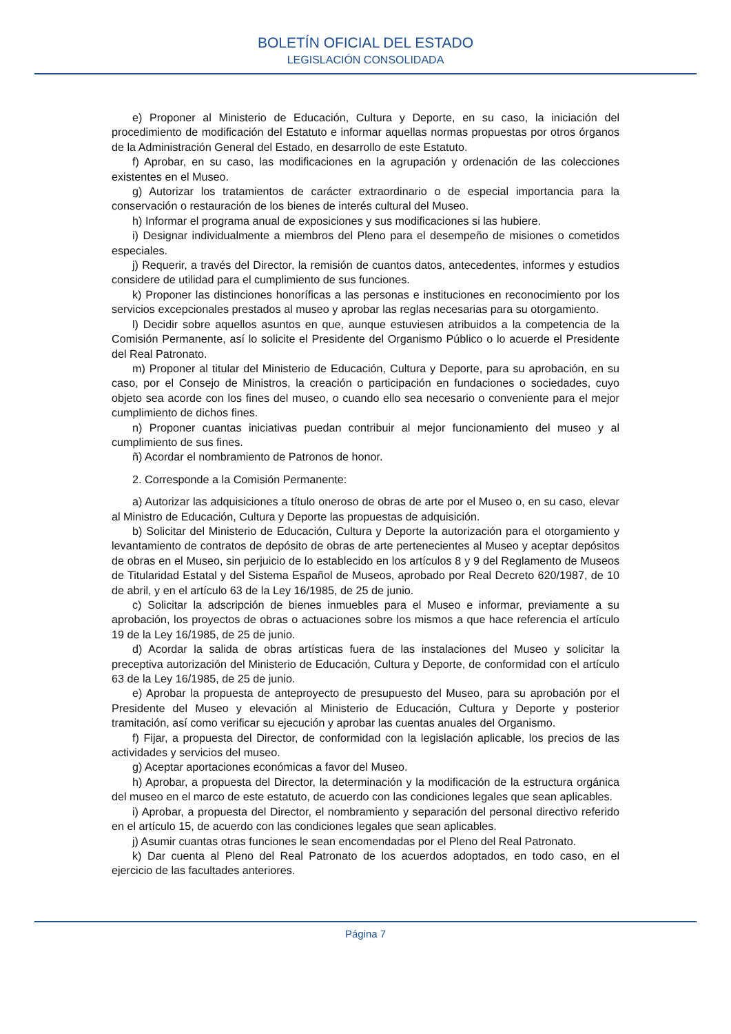BOLETÍN OFICIAL DEL ESTADO
LEGISLACIÓN CONSOLIDADA
e) Proponer al Ministerio de Educación, Cultura y Deporte, en su caso, la iniciación del procedimiento de modificación del Estatuto e informar aquellas normas propuestas por otros órganos de la Administración General del Estado, en desarrollo de este Estatuto.
f) Aprobar, en su caso, las modificaciones en la agrupación y ordenación de las colecciones existentes en el Museo.
g) Autorizar los tratamientos de carácter extraordinario o de especial importancia para la conservación o restauración de los bienes de interés cultural del Museo.
h) Informar el programa anual de exposiciones y sus modificaciones si las hubiere.
i) Designar individualmente a miembros del Pleno para el desempeño de misiones o cometidos especiales.
j) Requerir, a través del Director, la remisión de cuantos datos, antecedentes, informes y estudios considere de utilidad para el cumplimiento de sus funciones.
k) Proponer las distinciones honoríficas a las personas e instituciones en reconocimiento por los servicios excepcionales prestados al museo y aprobar las reglas necesarias para su otorgamiento.
l) Decidir sobre aquellos asuntos en que, aunque estuviesen atribuidos a la competencia de la Comisión Permanente, así lo solicite el Presidente del Organismo Público o lo acuerde el Presidente del Real Patronato.
m) Proponer al titular del Ministerio de Educación, Cultura y Deporte, para su aprobación, en su caso, por el Consejo de Ministros, la creación o participación en fundaciones o sociedades, cuyo objeto sea acorde con los fines del museo, o cuando ello sea necesario o conveniente para el mejor cumplimiento de dichos fines.
n) Proponer cuantas iniciativas puedan contribuir al mejor funcionamiento del museo y al cumplimiento de sus fines.
ñ) Acordar el nombramiento de Patronos de honor.
2. Corresponde a la Comisión Permanente:
a) Autorizar las adquisiciones a título oneroso de obras de arte por el Museo o, en su caso, elevar al Ministro de Educación, Cultura y Deporte las propuestas de adquisición.
b) Solicitar del Ministerio de Educación, Cultura y Deporte la autorización para el otorgamiento y levantamiento de contratos de depósito de obras de arte pertenecientes al Museo y aceptar depósitos de obras en el Museo, sin perjuicio de lo establecido en los artículos 8 y 9 del Reglamento de Museos de Titularidad Estatal y del Sistema Español de Museos, aprobado por Real Decreto 620/1987, de 10 de abril, y en el artículo 63 de la Ley 16/1985, de 25 de junio.
c) Solicitar la adscripción de bienes inmuebles para el Museo e informar, previamente a su aprobación, los proyectos de obras o actuaciones sobre los mismos a que hace referencia el artículo 19 de la Ley 16/1985, de 25 de junio.
d) Acordar la salida de obras artísticas fuera de las instalaciones del Museo y solicitar la preceptiva autorización del Ministerio de Educación, Cultura y Deporte, de conformidad con el artículo 63 de la Ley 16/1985, de 25 de junio.
e) Aprobar la propuesta de anteproyecto de presupuesto del Museo, para su aprobación por el Presidente del Museo y elevación al Ministerio de Educación, Cultura y Deporte y posterior tramitación, así como verificar su ejecución y aprobar las cuentas anuales del Organismo.
f) Fijar, a propuesta del Director, de conformidad con la legislación aplicable, los precios de las actividades y servicios del museo.
g) Aceptar aportaciones económicas a favor del Museo.
h) Aprobar, a propuesta del Director, la determinación y la modificación de la estructura orgánica del museo en el marco de este estatuto, de acuerdo con las condiciones legales que sean aplicables.
i) Aprobar, a propuesta del Director, el nombramiento y separación del personal directivo referido en el artículo 15, de acuerdo con las condiciones legales que sean aplicables.
j) Asumir cuantas otras funciones le sean encomendadas por el Pleno del Real Patronato.
k) Dar cuenta al Pleno del Real Patronato de los acuerdos adoptados, en todo caso, en el ejercicio de las facultades anteriores.
Página 7